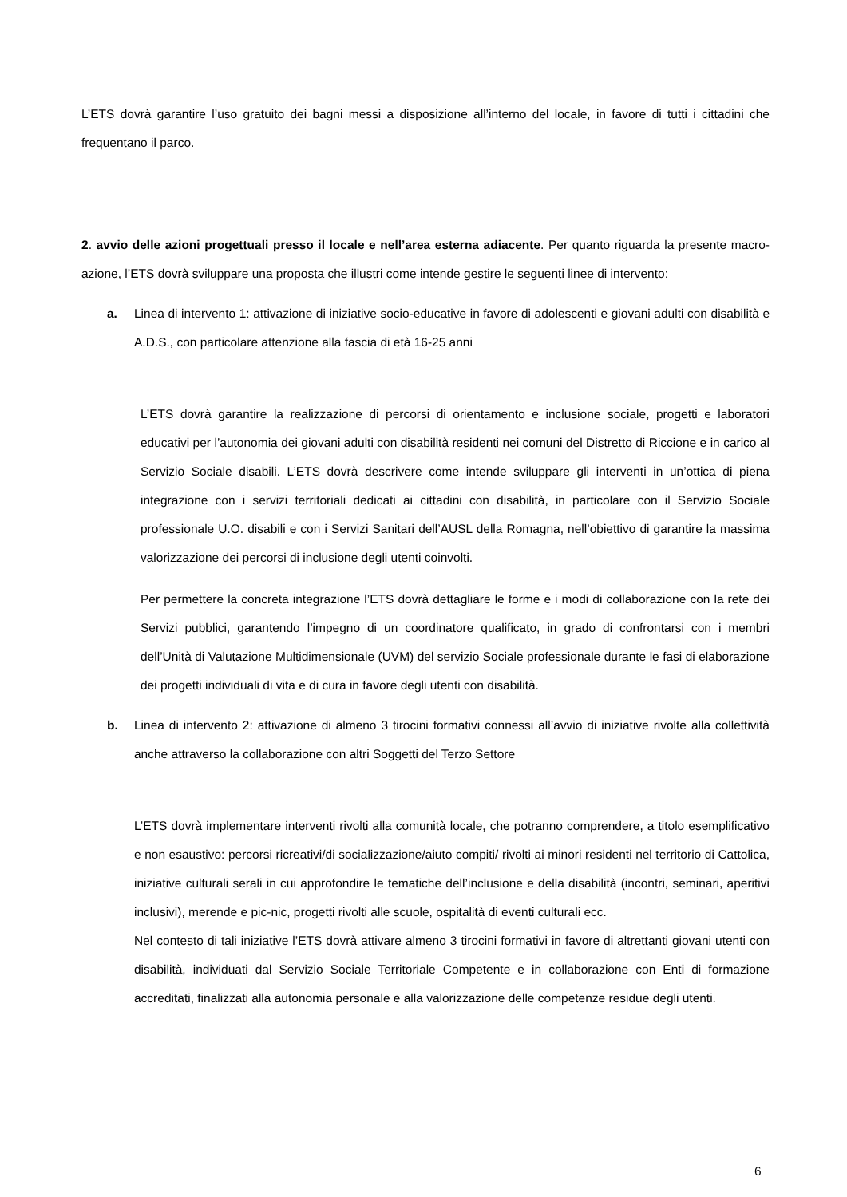L’ETS dovrà garantire l’uso gratuito dei bagni messi a disposizione all’interno del locale, in favore di tutti i cittadini che frequentano il parco.
2. avvio delle azioni progettuali presso il locale e nell’area esterna adiacente. Per quanto riguarda la presente macro-azione, l’ETS dovrà sviluppare una proposta che illustri come intende gestire le seguenti linee di intervento:
a. Linea di intervento 1: attivazione di iniziative socio-educative in favore di adolescenti e giovani adulti con disabilità e A.D.S., con particolare attenzione alla fascia di età 16-25 anni
L’ETS dovrà garantire la realizzazione di percorsi di orientamento e inclusione sociale, progetti e laboratori educativi per l’autonomia dei giovani adulti con disabilità residenti nei comuni del Distretto di Riccione e in carico al Servizio Sociale disabili. L’ETS dovrà descrivere come intende sviluppare gli interventi in un’ottica di piena integrazione con i servizi territoriali dedicati ai cittadini con disabilità, in particolare con il Servizio Sociale professionale U.O. disabili e con i Servizi Sanitari dell’AUSL della Romagna, nell’obiettivo di garantire la massima valorizzazione dei percorsi di inclusione degli utenti coinvolti.
Per permettere la concreta integrazione l’ETS dovrà dettagliare le forme e i modi di collaborazione con la rete dei Servizi pubblici, garantendo l’impegno di un coordinatore qualificato, in grado di confrontarsi con i membri dell’Unità di Valutazione Multidimensionale (UVM) del servizio Sociale professionale durante le fasi di elaborazione dei progetti individuali di vita e di cura in favore degli utenti con disabilità.
b. Linea di intervento 2: attivazione di almeno 3 tirocini formativi connessi all’avvio di iniziative rivolte alla collettività anche attraverso la collaborazione con altri Soggetti del Terzo Settore
L’ETS dovrà implementare interventi rivolti alla comunità locale, che potranno comprendere, a titolo esemplificativo e non esaustivo: percorsi ricreativi/di socializzazione/aiuto compiti/ rivolti ai minori residenti nel territorio di Cattolica, iniziative culturali serali in cui approfondire le tematiche dell’inclusione e della disabilità (incontri, seminari, aperitivi inclusivi), merende e pic-nic, progetti rivolti alle scuole, ospitalità di eventi culturali ecc.
Nel contesto di tali iniziative l’ETS dovrà attivare almeno 3 tirocini formativi in favore di altrettanti giovani utenti con disabilità, individuati dal Servizio Sociale Territoriale Competente e in collaborazione con Enti di formazione accreditati, finalizzati alla autonomia personale e alla valorizzazione delle competenze residue degli utenti.
6